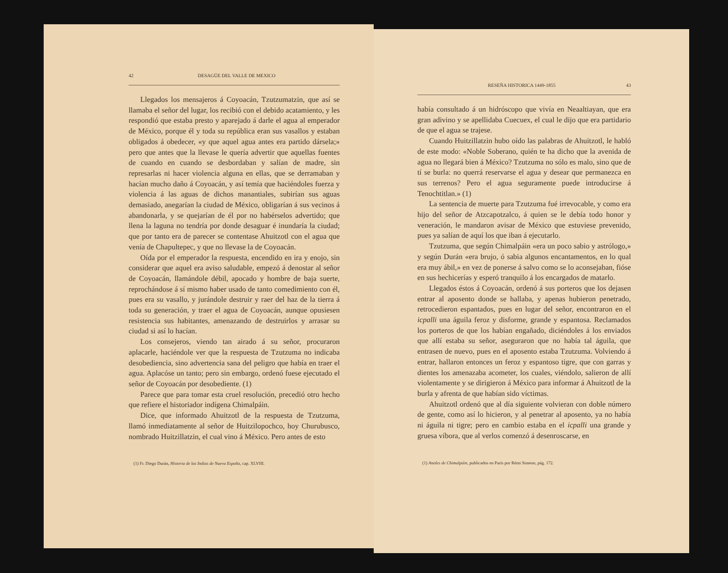42 DESAGÜE DEL VALLE DE MEXICO
Llegados los mensajeros á Coyoacán, Tzutzumatzin, que así se llamaba el señor del lugar, los recibió con el debido acatamiento, y les respondió que estaba presto y aparejado á darle el agua al emperador de México, porque él y toda su república eran sus vasallos y estaban obligados á obedecer, «y que aquel agua antes era partido dársela;» pero que antes que la llevase le quería advertir que aquellas fuentes de cuando en cuando se desbordaban y salían de madre, sin represarlas ni hacer violencia alguna en ellas, que se derramaban y hacían mucho daño á Coyoacán, y así temía que haciéndoles fuerza y violencia á las aguas de dichos manantiales, subirían sus aguas demasiado, anegarían la ciudad de México, obligarían á sus vecinos á abandonarla, y se quejarían de él por no habérselos advertido; que llena la laguna no tendría por donde desaguar é inundaría la ciudad; que por tanto era de parecer se contentase Ahuitzotl con el agua que venía de Chapultepec, y que no llevase la de Coyoacán.
Oída por el emperador la respuesta, encendido en ira y enojo, sin considerar que aquel era aviso saludable, empezó á denostar al señor de Coyoacán, llamándole débil, apocado y hombre de baja suerte, reprochándose á sí mismo haber usado de tanto comedimiento con él, pues era su vasallo, y jurándole destruir y raer del haz de la tierra á toda su generación, y traer el agua de Coyoacán, aunque opusiesen resistencia sus habitantes, amenazando de destruirlos y arrasar su ciudad si así lo hacían.
Los consejeros, viendo tan airado á su señor, procuraron aplacarle, haciéndole ver que la respuesta de Tzutzuma no indicaba desobediencia, sino advertencia sana del peligro que había en traer el agua. Aplacóse un tanto; pero sin embargo, ordenó fuese ejecutado el señor de Coyoacán por desobediente. (1)
Parece que para tomar esta cruel resolución, precedió otro hecho que refiere el historiador indígena Chimalpáin.
Dice, que informado Ahuitzotl de la respuesta de Tzutzuma, llamó inmediatamente al señor de Huitzilopochco, hoy Churubusco, nombrado Huitzillatzin, el cual vino á México. Pero antes de esto
(1) Fr. Diego Durán, Historia de las Indias de Nueva España, cap. XLVIII.
RESEÑA HISTORICA 1449-1855 43
había consultado á un hidróscopo que vivía en Neaaltiayan, que era gran adivino y se apellidaba Cuecuex, el cual le dijo que era partidario de que el agua se trajese.
Cuando Huitzillatzin hubo oído las palabras de Ahuitzotl, le habló de este modo: «Noble Soberano, quién te ha dicho que la avenida de agua no llegará bien á México? Tzutzuma no sólo es malo, sino que de tí se burla: no querrá reservarse el agua y desear que permanezca en sus terrenos? Pero el agua seguramente puede introducirse á Tenochtitlan.» (1)
La sentencia de muerte para Tzutzuma fué irrevocable, y como era hijo del señor de Atzcapotzalco, á quien se le debía todo honor y veneración, le mandaron avisar de México que estuviese prevenido, pues ya salían de aquí los que iban á ejecutarlo.
Tzutzuma, que según Chimalpáin «era un poco sabio y astrólogo,» y según Durán «era brujo, ó sabia algunos encantamentos, en lo qual era muy ábil,» en vez de ponerse á salvo como se lo aconsejaban, fióse en sus hechicerías y esperó tranquilo á los encargados de matarlo.
Llegados éstos á Coyoacán, ordenó á sus porteros que los dejasen entrar al aposento donde se hallaba, y apenas hubieron penetrado, retrocedieron espantados, pues en lugar del señor, encontraron en el icpalli una águila feroz y disforme, grande y espantosa. Reclamados los porteros de que los habían engañado, diciéndoles á los enviados que allí estaba su señor, aseguraron que no había tal águila, que entrasen de nuevo, pues en el aposento estaba Tzutzuma. Volviendo á entrar, hallaron entonces un feroz y espantoso tigre, que con garras y dientes los amenazaba acometer, los cuales, viéndolo, salieron de allí violentamente y se dirigieron á México para informar á Ahuitzotl de la burla y afrenta de que habían sido víctimas.
Ahuitzotl ordenó que al día siguiente volvieran con doble número de gente, como así lo hicieron, y al penetrar al aposento, ya no había ni águila ni tigre; pero en cambio estaba en el icpalli una grande y gruesa víbora, que al verlos comenzó á desenroscarse, en
(1) Anales de Chimalpáin, publicados en París por Rémi Simeon, pág. 172.